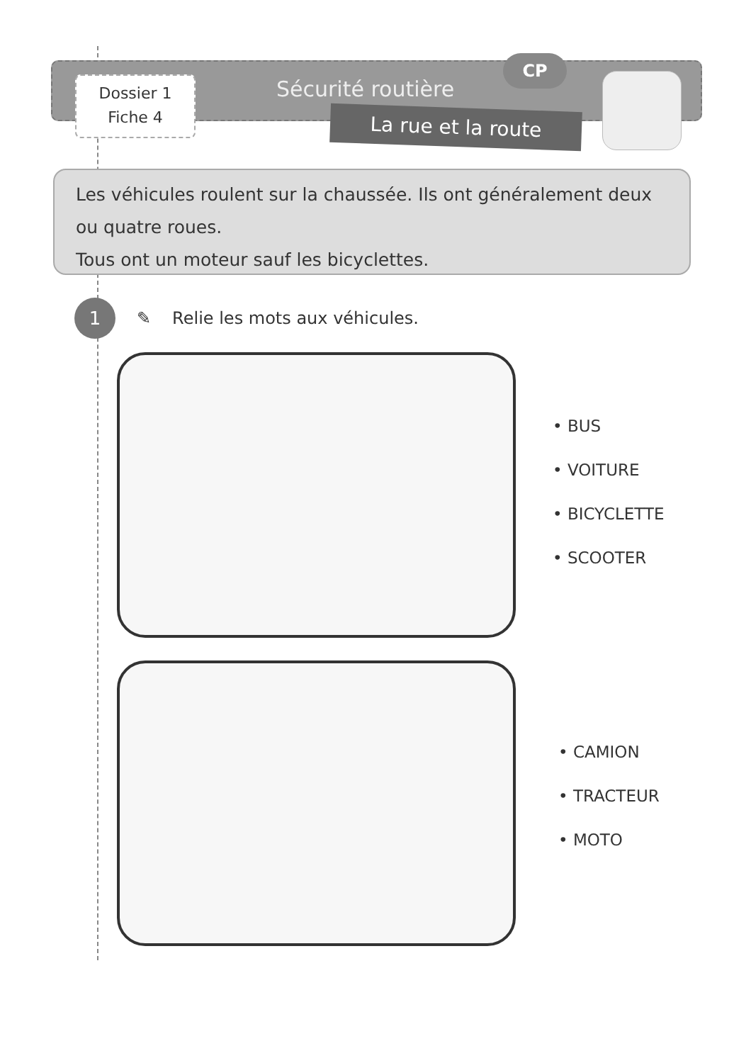Dossier 1
Fiche 4
Sécurité routière
CP
La rue et la route
Les véhicules roulent sur la chaussée. Ils ont généralement deux ou quatre roues.
Tous ont un moteur sauf les bicyclettes.
1
✎ Relie les mots aux véhicules.
• BUS
• VOITURE
• BICYCLETTE
• SCOOTER
• CAMION
• TRACTEUR
• MOTO